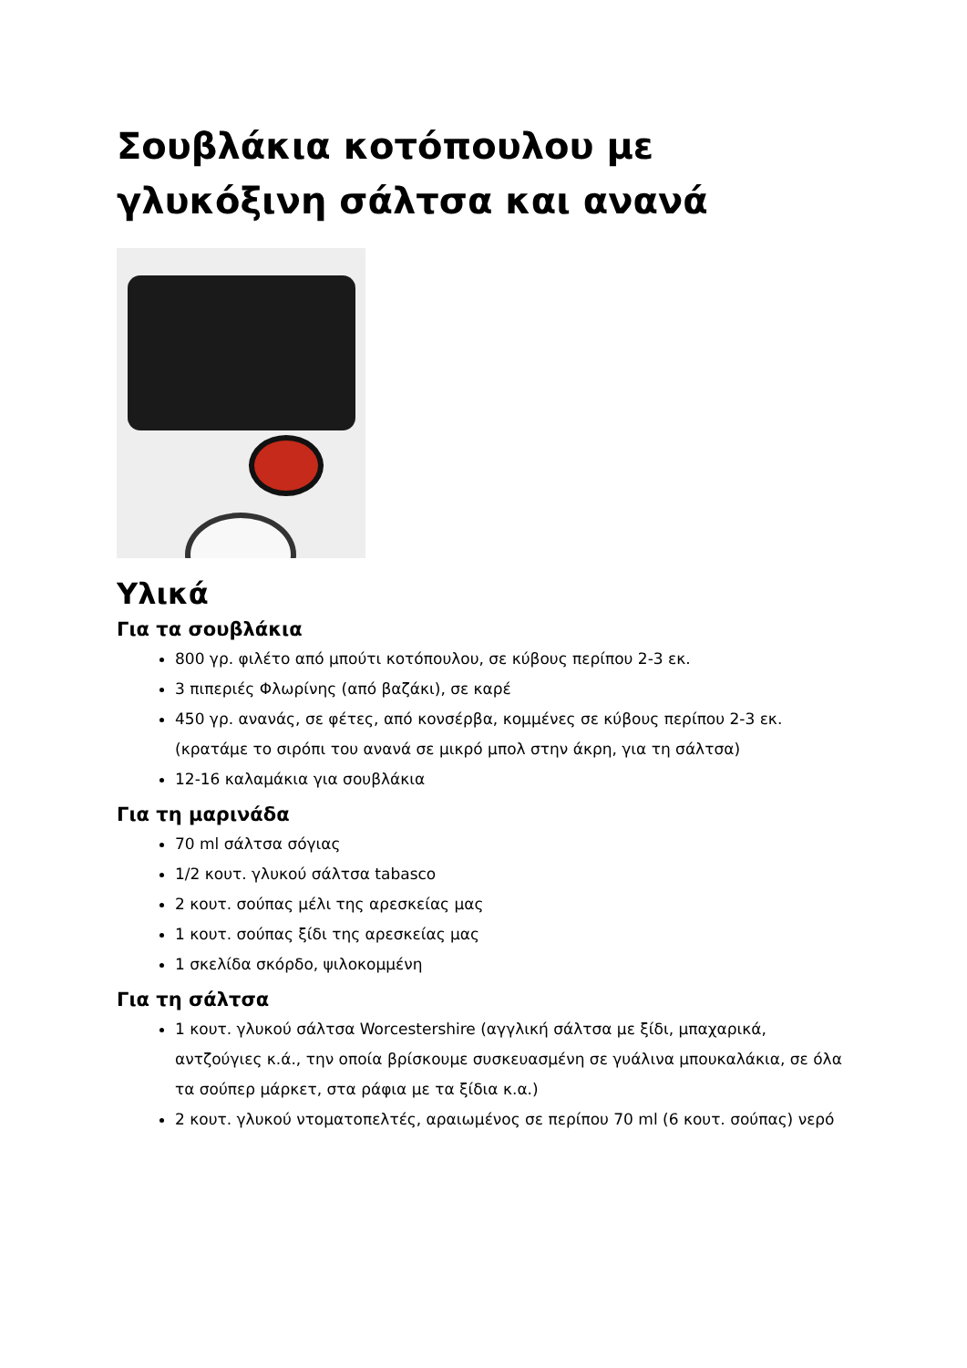Σουβλάκια κοτόπουλου με γλυκόξινη σάλτσα και ανανά
Υλικά
Για τα σουβλάκια
800 γρ. φιλέτο από μπούτι κοτόπουλου, σε κύβους περίπου 2-3 εκ.
3 πιπεριές Φλωρίνης (από βαζάκι), σε καρέ
450 γρ. ανανάς, σε φέτες, από κονσέρβα, κομμένες σε κύβους περίπου 2-3 εκ. (κρατάμε το σιρόπι του ανανά σε μικρό μπολ στην άκρη, για τη σάλτσα)
12-16 καλαμάκια για σουβλάκια
Για τη μαρινάδα
70 ml σάλτσα σόγιας
1/2 κουτ. γλυκού σάλτσα tabasco
2 κουτ. σούπας μέλι της αρεσκείας μας
1 κουτ. σούπας ξίδι της αρεσκείας μας
1 σκελίδα σκόρδο, ψιλοκομμένη
Για τη σάλτσα
1 κουτ. γλυκού σάλτσα Worcestershire (αγγλική σάλτσα με ξίδι, μπαχαρικά, αντζούγιες κ.ά., την οποία βρίσκουμε συσκευασμένη σε γυάλινα μπουκαλάκια, σε όλα τα σούπερ μάρκετ, στα ράφια με τα ξίδια κ.α.)
2 κουτ. γλυκού ντοματοπελτές, αραιωμένος σε περίπου 70 ml (6 κουτ. σούπας) νερό